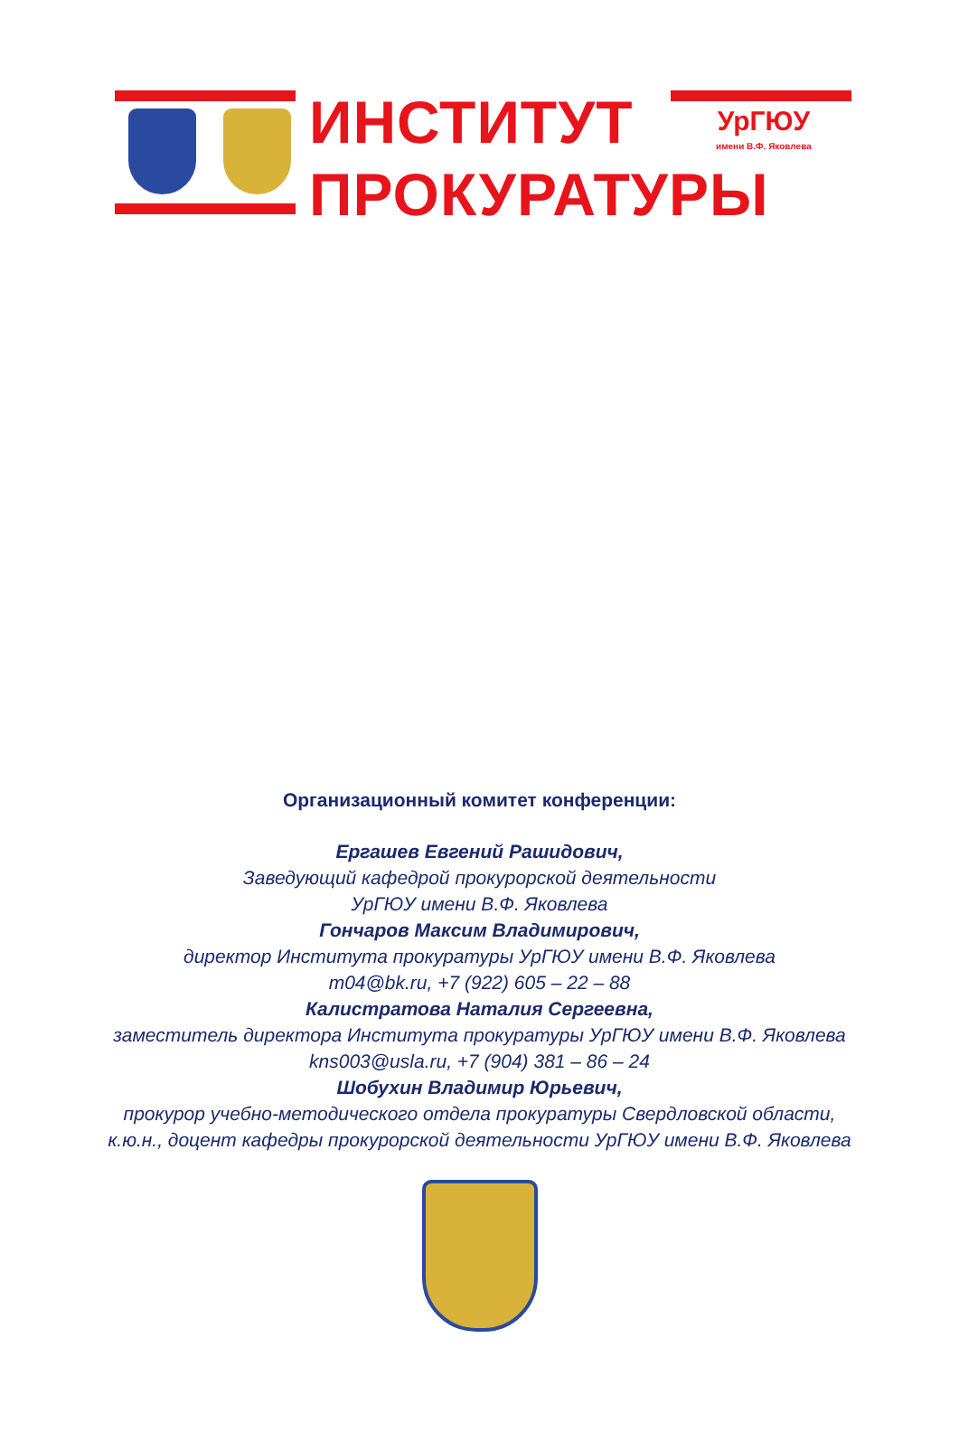ИНСТИТУТ
ПРОКУРАТУРЫ
УрГЮУ
имени В.Ф. Яковлева
Организационный комитет конференции:
Ергашев Евгений Рашидович,
Заведующий кафедрой прокурорской деятельности
УрГЮУ имени В.Ф. Яковлева
Гончаров Максим Владимирович,
директор Института прокуратуры УрГЮУ имени В.Ф. Яковлева
m04@bk.ru, +7 (922) 605 – 22 – 88
Калистратова Наталия Сергеевна,
заместитель директора Института прокуратуры УрГЮУ имени В.Ф. Яковлева
kns003@usla.ru, +7 (904) 381 – 86 – 24
Шобухин Владимир Юрьевич,
прокурор учебно-методического отдела прокуратуры Свердловской области,
к.ю.н., доцент кафедры прокурорской деятельности УрГЮУ имени В.Ф. Яковлева